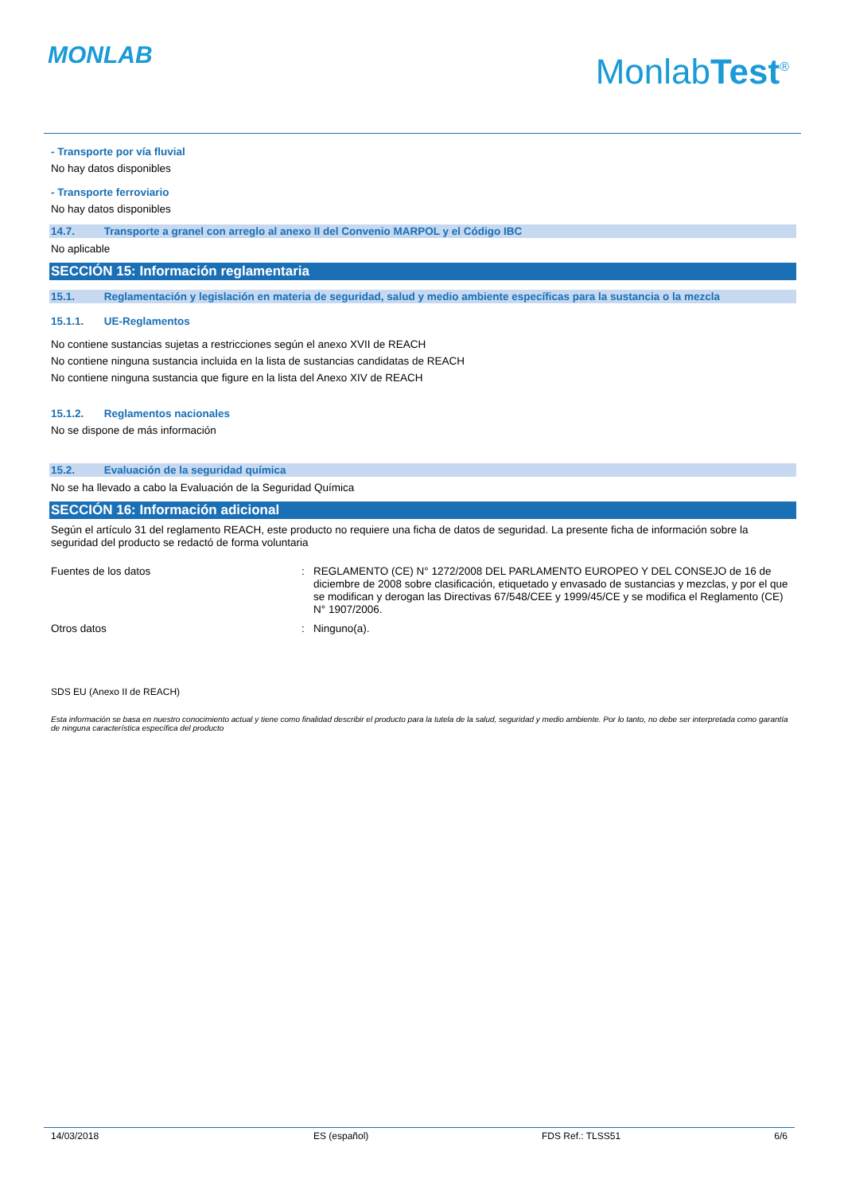MONLAB
MonlabTest<sup>®</sup>
- Transporte por vía fluvial
No hay datos disponibles
- Transporte ferroviario
No hay datos disponibles
14.7. Transporte a granel con arreglo al anexo II del Convenio MARPOL y el Código IBC
No aplicable
SECCIÓN 15: Información reglamentaria
15.1. Reglamentación y legislación en materia de seguridad, salud y medio ambiente específicas para la sustancia o la mezcla
15.1.1. UE-Reglamentos
No contiene sustancias sujetas a restricciones según el anexo XVII de REACH
No contiene ninguna sustancia incluida en la lista de sustancias candidatas de REACH
No contiene ninguna sustancia que figure en la lista del Anexo XIV de REACH
15.1.2. Reglamentos nacionales
No se dispone de más información
15.2. Evaluación de la seguridad química
No se ha llevado a cabo la Evaluación de la Seguridad Química
SECCIÓN 16: Información adicional
Según el artículo 31 del reglamento REACH, este producto no requiere una ficha de datos de seguridad. La presente ficha de información sobre la seguridad del producto se redactó de forma voluntaria
Fuentes de los datos : REGLAMENTO (CE) N° 1272/2008 DEL PARLAMENTO EUROPEO Y DEL CONSEJO de 16 de diciembre de 2008 sobre clasificación, etiquetado y envasado de sustancias y mezclas, y por el que se modifican y derogan las Directivas 67/548/CEE y 1999/45/CE y se modifica el Reglamento (CE) N° 1907/2006.
Otros datos : Ninguno(a).
SDS EU (Anexo II de REACH)
Esta información se basa en nuestro conocimiento actual y tiene como finalidad describir el producto para la tutela de la salud, seguridad y medio ambiente. Por lo tanto, no debe ser interpretada como garantía de ninguna característica específica del producto
14/03/2018 ES (español) FDS Ref.: TLSS51 6/6